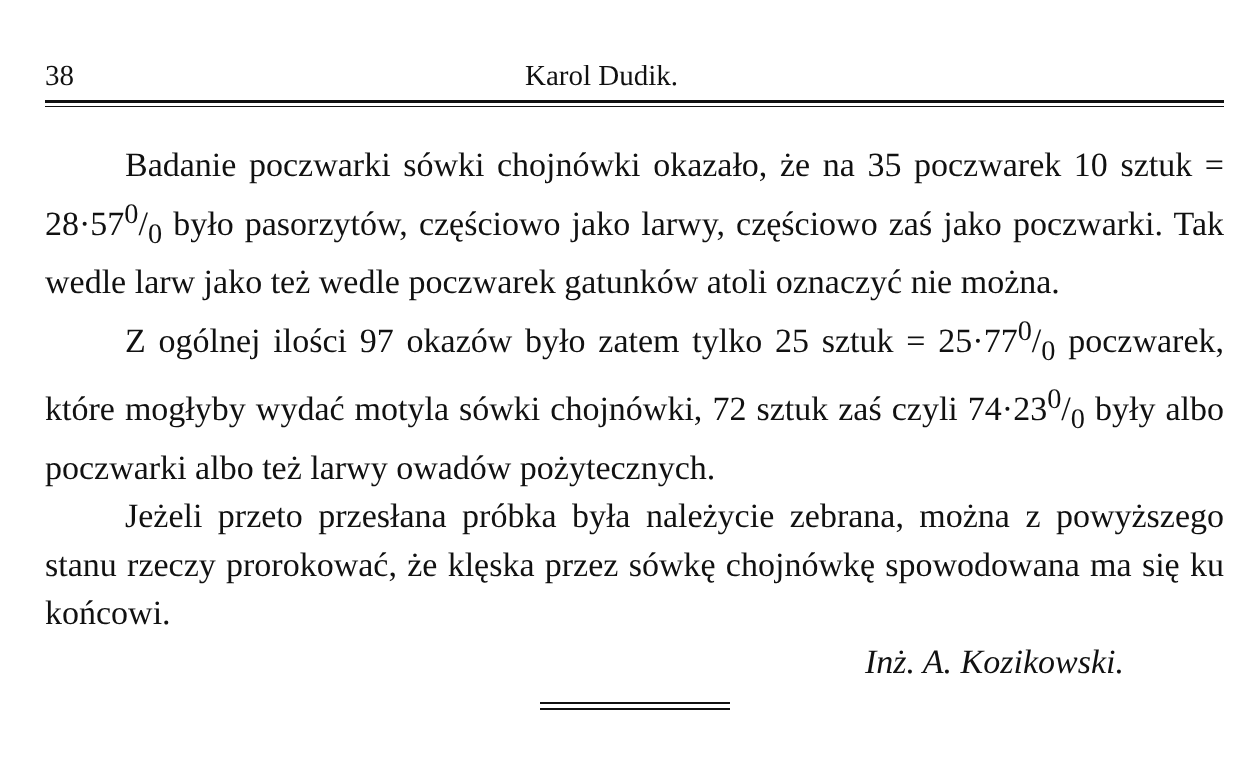38 Karol Dudik.
Badanie poczwarki sówki chojnówki okazało, że na 35 poczwarek 10 sztuk = 28·570/0 było pasorzytów, częściowo jako larwy, częściowo zaś jako poczwarki. Tak wedle larw jako też wedle poczwarek gatunków atoli oznaczyć nie można.
Z ogólnej ilości 97 okazów było zatem tylko 25 sztuk = 25·770/0 poczwarek, które mogłyby wydać motyla sówki chojnówki, 72 sztuk zaś czyli 74·230/0 były albo poczwarki albo też larwy owadów pożytecznych.
Jeżeli przeto przesłana próbka była należycie zebrana, można z powyższego stanu rzeczy prorokować, że klęska przez sówkę chojnówkę spowodowana ma się ku końcowi.
Inż. A. Kozikowski.